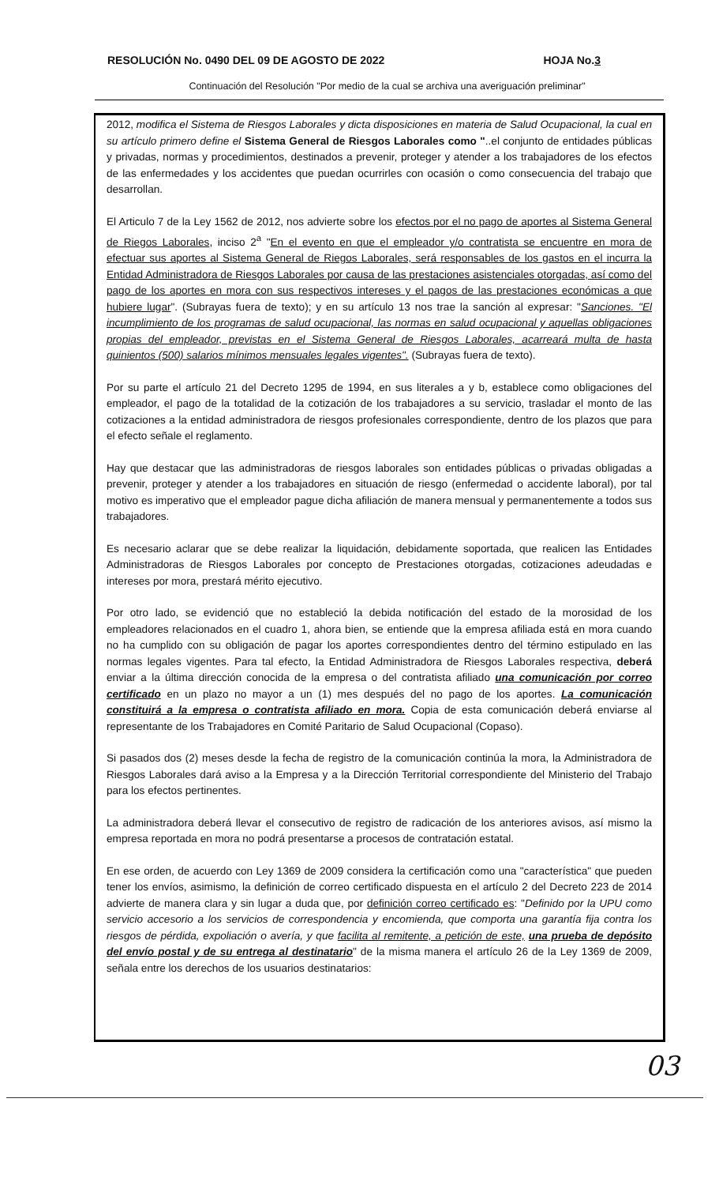RESOLUCIÓN No. 0490 DEL 09 DE AGOSTO DE 2022 HOJA No.3
Continuación del Resolución "Por medio de la cual se archiva una averiguación preliminar"
2012, modifica el Sistema de Riesgos Laborales y dicta disposiciones en materia de Salud Ocupacional, la cual en su artículo primero define el Sistema General de Riesgos Laborales como "..el conjunto de entidades públicas y privadas, normas y procedimientos, destinados a prevenir, proteger y atender a los trabajadores de los efectos de las enfermedades y los accidentes que puedan ocurrirles con ocasión o como consecuencia del trabajo que desarrollan.
El Articulo 7 de la Ley 1562 de 2012, nos advierte sobre los efectos por el no pago de aportes al Sistema General de Riegos Laborales, inciso 2<sup>a</sup> "En el evento en que el empleador y/o contratista se encuentre en mora de efectuar sus aportes al Sistema General de Riegos Laborales, será responsables de los gastos en el incurra la Entidad Administradora de Riesgos Laborales por causa de las prestaciones asistenciales otorgadas, así como del pago de los aportes en mora con sus respectivos intereses y el pagos de las prestaciones económicas a que hubiere lugar". (Subrayas fuera de texto); y en su artículo 13 nos trae la sanción al expresar: "Sanciones. "El incumplimiento de los programas de salud ocupacional, las normas en salud ocupacional y aquellas obligaciones propias del empleador, previstas en el Sistema General de Riesgos Laborales, acarreará multa de hasta quinientos (500) salarios mínimos mensuales legales vigentes". (Subrayas fuera de texto).
Por su parte el artículo 21 del Decreto 1295 de 1994, en sus literales a y b, establece como obligaciones del empleador, el pago de la totalidad de la cotización de los trabajadores a su servicio, trasladar el monto de las cotizaciones a la entidad administradora de riesgos profesionales correspondiente, dentro de los plazos que para el efecto señale el reglamento.
Hay que destacar que las administradoras de riesgos laborales son entidades públicas o privadas obligadas a prevenir, proteger y atender a los trabajadores en situación de riesgo (enfermedad o accidente laboral), por tal motivo es imperativo que el empleador pague dicha afiliación de manera mensual y permanentemente a todos sus trabajadores.
Es necesario aclarar que se debe realizar la liquidación, debidamente soportada, que realicen las Entidades Administradoras de Riesgos Laborales por concepto de Prestaciones otorgadas, cotizaciones adeudadas e intereses por mora, prestará mérito ejecutivo.
Por otro lado, se evidenció que no estableció la debida notificación del estado de la morosidad de los empleadores relacionados en el cuadro 1, ahora bien, se entiende que la empresa afiliada está en mora cuando no ha cumplido con su obligación de pagar los aportes correspondientes dentro del término estipulado en las normas legales vigentes. Para tal efecto, la Entidad Administradora de Riesgos Laborales respectiva, deberá enviar a la última dirección conocida de la empresa o del contratista afiliado una comunicación por correo certificado en un plazo no mayor a un (1) mes después del no pago de los aportes. La comunicación constituirá a la empresa o contratista afiliado en mora. Copia de esta comunicación deberá enviarse al representante de los Trabajadores en Comité Paritario de Salud Ocupacional (Copaso).
Si pasados dos (2) meses desde la fecha de registro de la comunicación continúa la mora, la Administradora de Riesgos Laborales dará aviso a la Empresa y a la Dirección Territorial correspondiente del Ministerio del Trabajo para los efectos pertinentes.
La administradora deberá llevar el consecutivo de registro de radicación de los anteriores avisos, así mismo la empresa reportada en mora no podrá presentarse a procesos de contratación estatal.
En ese orden, de acuerdo con Ley 1369 de 2009 considera la certificación como una "característica" que pueden tener los envíos, asimismo, la definición de correo certificado dispuesta en el artículo 2 del Decreto 223 de 2014 advierte de manera clara y sin lugar a duda que, por definición correo certificado es: "Definido por la UPU como servicio accesorio a los servicios de correspondencia y encomienda, que comporta una garantía fija contra los riesgos de pérdida, expoliación o avería, y que facilita al remitente, a petición de este, una prueba de depósito del envío postal y de su entrega al destinatario" de la misma manera el artículo 26 de la Ley 1369 de 2009, señala entre los derechos de los usuarios destinatarios:
03